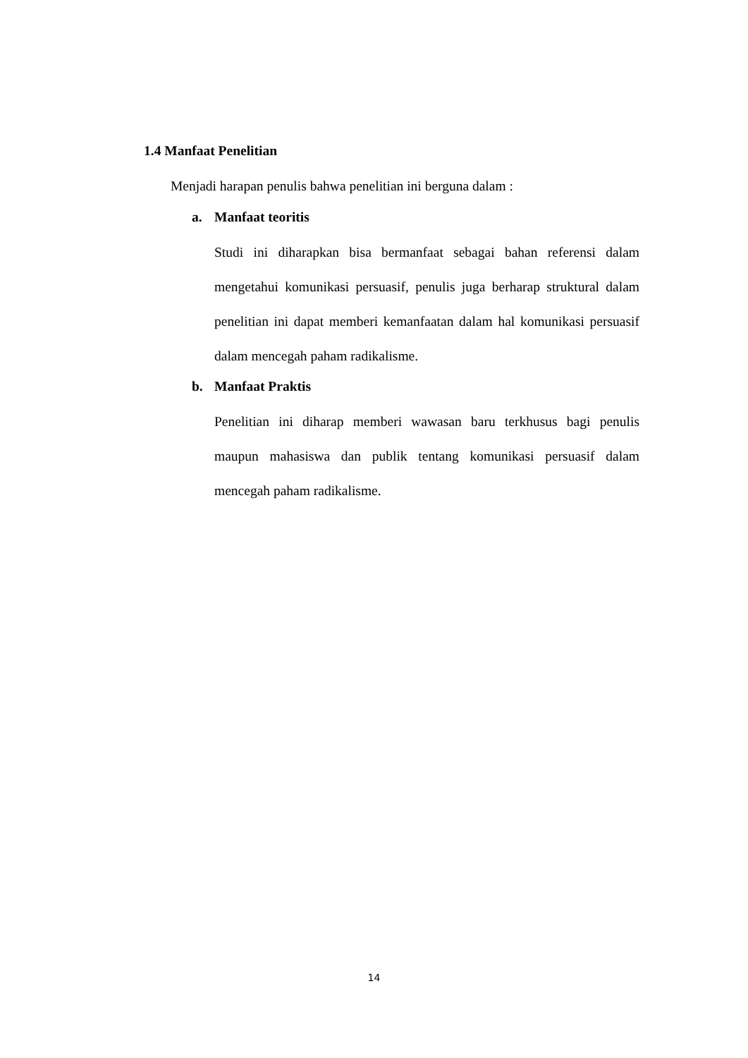1.4 Manfaat Penelitian
Menjadi harapan penulis bahwa penelitian ini berguna dalam :
a. Manfaat teoritis
Studi ini diharapkan bisa bermanfaat sebagai bahan referensi dalam mengetahui komunikasi persuasif, penulis juga berharap struktural dalam penelitian ini dapat memberi kemanfaatan dalam hal komunikasi persuasif dalam mencegah paham radikalisme.
b. Manfaat Praktis
Penelitian ini diharap memberi wawasan baru terkhusus bagi penulis maupun mahasiswa dan publik tentang komunikasi persuasif dalam mencegah paham radikalisme.
14